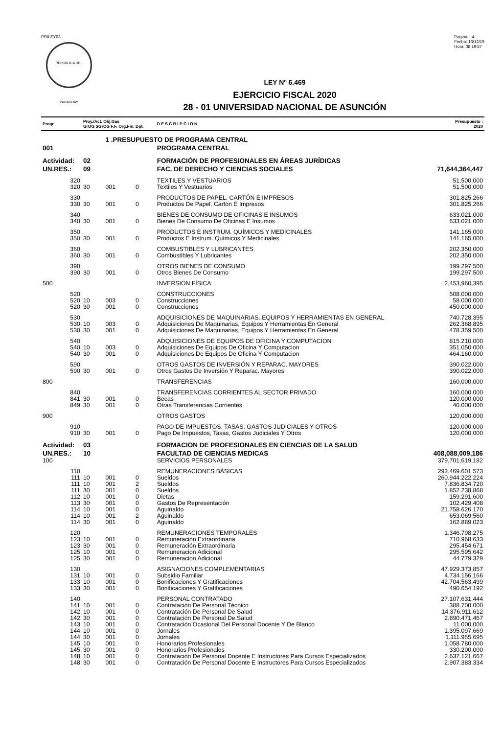PRILEY03
REPUBLICA DEL PARAGUAY
Pagina: 4
Fecha: 13/12/19
Hora: 08:19:57
LEY Nº 6.469
EJERCICIO FISCAL 2020
28 - 01 UNIVERSIDAD NACIONAL DE ASUNCIÓN
| Progr. | Proy./Act. Obj.Gas GrOG SGrOG F.F. Org.Fin. Dpt. | | | | D E S C R I P C I O N | Presupuesto : 2020 |
| --- | --- | --- | --- | --- | --- | --- |
| | | 1 .PRESUPUESTO DE PROGRAMA CENTRAL | | | | |
| 001 | | | | | PROGRAMA CENTRAL | |
| Actividad: | 02 | | | | FORMACIÓN DE PROFESIONALES EN ÁREAS JURÍDICAS | |
| UN.RES.: | 09 | | | | FAC. DE DERECHO Y CIENCIAS SOCIALES | 71,644,364,447 |
| 320 | | | | | TEXTILES Y VESTUARIOS | 51.500.000 |
| 320 | 30 | 001 | 0 | | Textiles Y Vestuarios | 51.500.000 |
| 330 | | | | | PRODUCTOS DE PAPEL. CARTÓN E IMPRESOS | 301.825.266 |
| 330 | 30 | 001 | 0 | | Productos De Papel, Cartón E Impresos | 301.825.266 |
| 340 | | | | | BIENES DE CONSUMO DE OFICINAS E INSUMOS | 633.021.000 |
| 340 | 30 | 001 | 0 | | Bienes De Consumo De Oficinas E Insumos | 633.021.000 |
| 350 | | | | | PRODUCTOS E INSTRUM. QUÍMICOS Y MEDICINALES | 141.165.000 |
| 350 | 30 | 001 | 0 | | Productos E Instrum. Químicos Y Medicinales | 141.165.000 |
| 360 | | | | | COMBUSTIBLES Y LUBRICANTES | 202.350.000 |
| 360 | 30 | 001 | 0 | | Combustibles Y Lubricantes | 202.350.000 |
| 390 | | | | | OTROS BIENES DE CONSUMO | 199.297.500 |
| 390 | 30 | 001 | 0 | | Otros Bienes De Consumo | 199.297.500 |
| 500 | | | | | INVERSION FÍSICA | 2,453,960,395 |
| 520 | | | | | CONSTRUCCIONES | 508.000.000 |
| 520 | 10 | 003 | 0 | | Construcciones | 58.000.000 |
| 520 | 30 | 001 | 0 | | Construcciones | 450.000.000 |
| 530 | | | | | ADQUISICIONES DE MAQUINARIAS. EQUIPOS Y HERRAMIENTAS EN GENERAL | 740.728.395 |
| 530 | 10 | 003 | 0 | | Adquisiciones De Maquinarias, Equipos Y Herramientas En General | 262.368.895 |
| 530 | 30 | 001 | 0 | | Adquisiciones De Maquinarias, Equipos Y Herramientas En General | 478.359.500 |
| 540 | | | | | ADQUISICIONES DE EQUIPOS DE OFICINA Y COMPUTACION | 815.210.000 |
| 540 | 10 | 003 | 0 | | Adquisiciones De Equipos De Oficina Y Computacion | 351.050.000 |
| 540 | 30 | 001 | 0 | | Adquisiciones De Equipos De Oficina Y Computacion | 464.160.000 |
| 590 | | | | | OTROS GASTOS DE INVERSIÓN Y REPARAC. MAYORES | 390.022.000 |
| 590 | 30 | 001 | 0 | | Otros Gastos De Inversión Y Reparac. Mayores | 390.022.000 |
| 800 | | | | | TRANSFERENCIAS | 160,000,000 |
| 840 | | | | | TRANSFERENCIAS CORRIENTES AL SECTOR PRIVADO | 160.000.000 |
| 841 | 30 | 001 | 0 | | Becas | 120.000.000 |
| 849 | 30 | 001 | 0 | | Otras Transferencias Corrientes | 40.000.000 |
| 900 | | | | | OTROS GASTOS | 120,000,000 |
| 910 | | | | | PAGO DE IMPUESTOS. TASAS. GASTOS JUDICIALES Y OTROS | 120.000.000 |
| 910 | 30 | 001 | 0 | | Pago De Impuestos, Tasas, Gastos Judiciales Y Otros | 120.000.000 |
| Actividad: | 03 | | | | FORMACION DE PROFESIONALES EN CIENCIAS DE LA SALUD | |
| UN.RES.: | 10 | | | | FACULTAD DE CIENCIAS MEDICAS | 408,088,009,186 |
| 100 | | | | | SERVICIOS PERSONALES | 379,701,619,182 |
| 110 | | | | | REMUNERACIONES BÁSICAS | 293.469.601.573 |
| 111 | 10 | 001 | 0 | | Sueldos | 260.944.222.224 |
| 111 | 10 | 001 | 2 | | Sueldos | 7.836.834.720 |
| 111 | 30 | 001 | 0 | | Sueldos | 1.852.238.868 |
| 112 | 10 | 001 | 0 | | Dietas | 159.291.600 |
| 113 | 30 | 001 | 0 | | Gastos De Representación | 102.429.408 |
| 114 | 10 | 001 | 0 | | Aguinaldo | 21.758.626.170 |
| 114 | 10 | 001 | 2 | | Aguinaldo | 653.069.560 |
| 114 | 30 | 001 | 0 | | Aguinaldo | 162.889.023 |
| 120 | | | | | REMUNERACIONES TEMPORALES | 1.346.798.275 |
| 123 | 10 | 001 | 0 | | Remuneración Extraordinaria | 710.968.633 |
| 123 | 30 | 001 | 0 | | Remuneración Extraordinaria | 295.454.671 |
| 125 | 10 | 001 | 0 | | Remuneracion Adicional | 295.595.642 |
| 125 | 30 | 001 | 0 | | Remuneracion Adicional | 44.779.329 |
| 130 | | | | | ASIGNACIONES COMPLEMENTARIAS | 47.929.373.857 |
| 131 | 10 | 001 | 0 | | Subsidio Familiar | 4.734.156.166 |
| 133 | 10 | 001 | 0 | | Bonificaciones Y Gratificaciones | 42.704.563.499 |
| 133 | 30 | 001 | 0 | | Bonificaciones Y Gratificaciones | 490.654.192 |
| 140 | | | | | PERSONAL CONTRATADO | 27.107.631.444 |
| 141 | 10 | 001 | 0 | | Contratación De Personal Técnico | 388.700.000 |
| 142 | 10 | 001 | 0 | | Contratación De Personal De Salud | 14.376.911.612 |
| 142 | 30 | 001 | 0 | | Contratación De Personal De Salud | 2.890.471.467 |
| 143 | 10 | 001 | 0 | | Contratación Ocasional Del Personal Docente Y De Blanco | 11.000.000 |
| 144 | 10 | 001 | 0 | | Jornales | 1.395.097.669 |
| 144 | 30 | 001 | 0 | | Jornales | 1.111.965.695 |
| 145 | 10 | 001 | 0 | | Honorarios Profesionales | 1.058.780.000 |
| 145 | 30 | 001 | 0 | | Honorarios Profesionales | 330.200.000 |
| 148 | 10 | 001 | 0 | | Contratación De Personal Docente E Instructores Para Cursos Especializados | 2.637.121.667 |
| 148 | 30 | 001 | 0 | | Contratación De Personal Docente E Instructores Para Cursos Especializados | 2.907.383.334 |